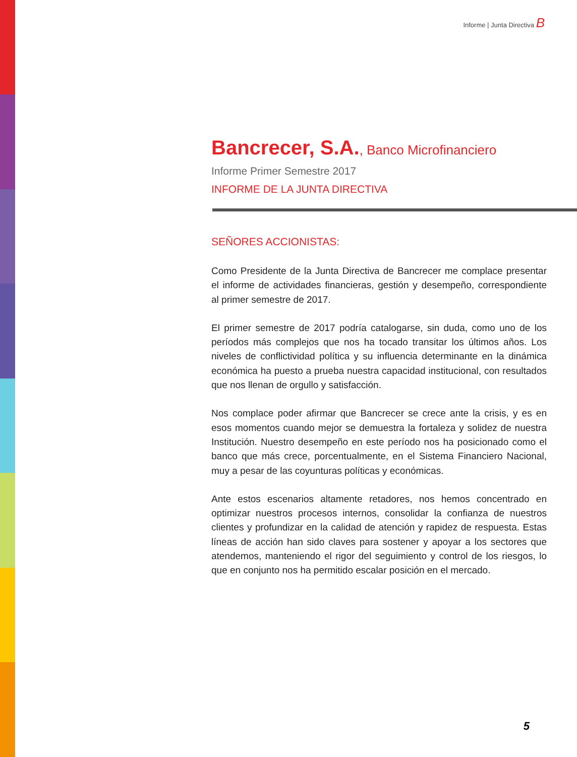Informe | Junta Directiva B
Bancrecer, S.A., Banco Microfinanciero
Informe Primer Semestre 2017
INFORME DE LA JUNTA DIRECTIVA
SEÑORES ACCIONISTAS:
Como Presidente de la Junta Directiva de Bancrecer me complace presentar el informe de actividades financieras, gestión y desempeño, correspondiente al primer semestre de 2017.
El primer semestre de 2017 podría catalogarse, sin duda, como uno de los períodos más complejos que nos ha tocado transitar los últimos años. Los niveles de conflictividad política y su influencia determinante en la dinámica económica ha puesto a prueba nuestra capacidad institucional, con resultados que nos llenan de orgullo y satisfacción.
Nos complace poder afirmar que Bancrecer se crece ante la crisis, y es en esos momentos cuando mejor se demuestra la fortaleza y solidez de nuestra Institución. Nuestro desempeño en este período nos ha posicionado como el banco que más crece, porcentualmente, en el Sistema Financiero Nacional, muy a pesar de las coyunturas políticas y económicas.
Ante estos escenarios altamente retadores, nos hemos concentrado en optimizar nuestros procesos internos, consolidar la confianza de nuestros clientes y profundizar en la calidad de atención y rapidez de respuesta. Estas líneas de acción han sido claves para sostener y apoyar a los sectores que atendemos, manteniendo el rigor del seguimiento y control de los riesgos, lo que en conjunto nos ha permitido escalar posición en el mercado.
5